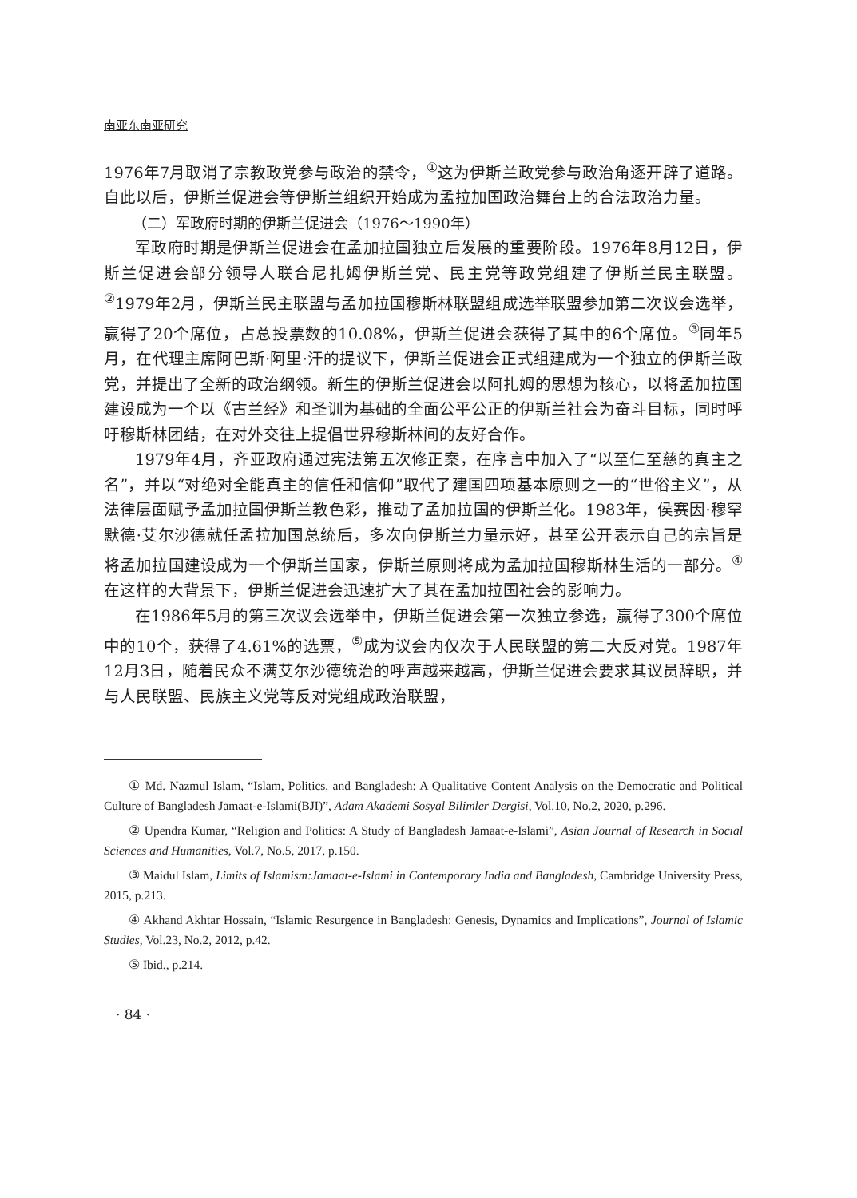南亚东南亚研究
1976年7月取消了宗教政党参与政治的禁令，<sup>①</sup>这为伊斯兰政党参与政治角逐开辟了道路。自此以后，伊斯兰促进会等伊斯兰组织开始成为孟拉加国政治舞台上的合法政治力量。
（二）军政府时期的伊斯兰促进会（1976～1990年）
军政府时期是伊斯兰促进会在孟加拉国独立后发展的重要阶段。1976年8月12日，伊斯兰促进会部分领导人联合尼扎姆伊斯兰党、民主党等政党组建了伊斯兰民主联盟。<sup>②</sup>1979年2月，伊斯兰民主联盟与孟加拉国穆斯林联盟组成选举联盟参加第二次议会选举，赢得了20个席位，占总投票数的10.08%，伊斯兰促进会获得了其中的6个席位。<sup>③</sup>同年5月，在代理主席阿巴斯·阿里·汗的提议下，伊斯兰促进会正式组建成为一个独立的伊斯兰政党，并提出了全新的政治纲领。新生的伊斯兰促进会以阿扎姆的思想为核心，以将孟加拉国建设成为一个以《古兰经》和圣训为基础的全面公平公正的伊斯兰社会为奋斗目标，同时呼吁穆斯林团结，在对外交往上提倡世界穆斯林间的友好合作。
1979年4月，齐亚政府通过宪法第五次修正案，在序言中加入了“以至仁至慈的真主之名”，并以“对绝对全能真主的信任和信仰”取代了建国四项基本原则之一的“世俗主义”，从法律层面赋予孟加拉国伊斯兰教色彩，推动了孟加拉国的伊斯兰化。1983年，侯赛因·穆罕默德·艾尔沙德就任孟拉加国总统后，多次向伊斯兰力量示好，甚至公开表示自己的宗旨是将孟加拉国建设成为一个伊斯兰国家，伊斯兰原则将成为孟加拉国穆斯林生活的一部分。<sup>④</sup>在这样的大背景下，伊斯兰促进会迅速扩大了其在孟加拉国社会的影响力。
在1986年5月的第三次议会选举中，伊斯兰促进会第一次独立参选，赢得了300个席位中的10个，获得了4.61%的选票，<sup>⑤</sup>成为议会内仅次于人民联盟的第二大反对党。1987年12月3日，随着民众不满艾尔沙德统治的呼声越来越高，伊斯兰促进会要求其议员辞职，并与人民联盟、民族主义党等反对党组成政治联盟，
① Md. Nazmul Islam, “Islam, Politics, and Bangladesh: A Qualitative Content Analysis on the Democratic and Political Culture of Bangladesh Jamaat-e-Islami(BJI)”, Adam Akademi Sosyal Bilimler Dergisi, Vol.10, No.2, 2020, p.296.
② Upendra Kumar, “Religion and Politics: A Study of Bangladesh Jamaat-e-Islami”, Asian Journal of Research in Social Sciences and Humanities, Vol.7, No.5, 2017, p.150.
③ Maidul Islam, Limits of Islamism:Jamaat-e-Islami in Contemporary India and Bangladesh, Cambridge University Press, 2015, p.213.
④ Akhand Akhtar Hossain, “Islamic Resurgence in Bangladesh: Genesis, Dynamics and Implications”, Journal of Islamic Studies, Vol.23, No.2, 2012, p.42.
⑤ Ibid., p.214.
· 84 ·